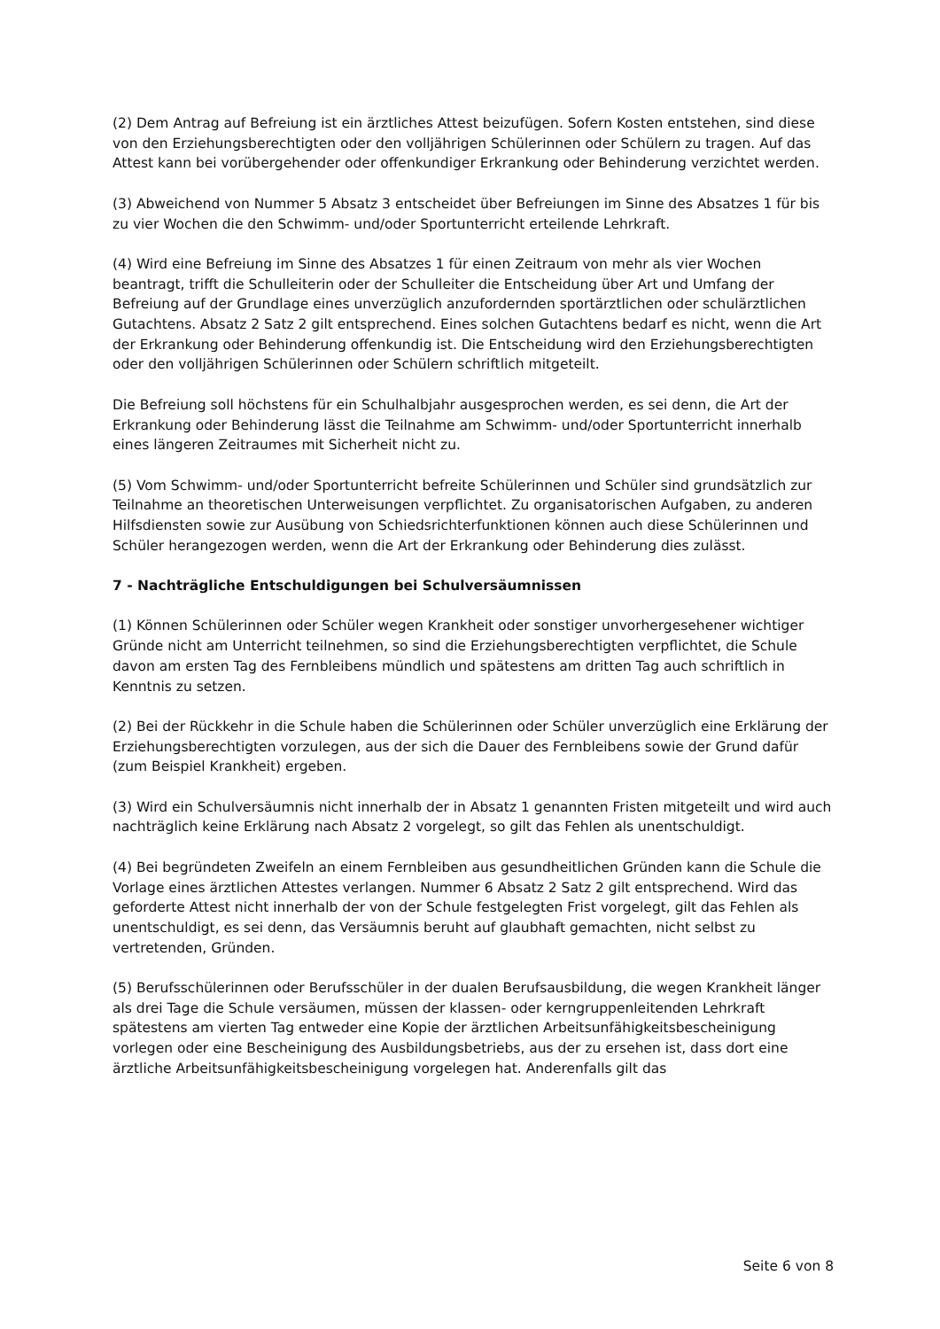(2) Dem Antrag auf Befreiung ist ein ärztliches Attest beizufügen. Sofern Kosten entstehen, sind diese von den Erziehungsberechtigten oder den volljährigen Schülerinnen oder Schülern zu tragen. Auf das Attest kann bei vorübergehender oder offenkundiger Erkrankung oder Behinderung verzichtet werden.
(3) Abweichend von Nummer 5 Absatz 3 entscheidet über Befreiungen im Sinne des Absatzes 1 für bis zu vier Wochen die den Schwimm- und/oder Sportunterricht erteilende Lehrkraft.
(4) Wird eine Befreiung im Sinne des Absatzes 1 für einen Zeitraum von mehr als vier Wochen beantragt, trifft die Schulleiterin oder der Schulleiter die Entscheidung über Art und Umfang der Befreiung auf der Grundlage eines unverzüglich anzufordernden sportärztlichen oder schulärztlichen Gutachtens. Absatz 2 Satz 2 gilt entsprechend. Eines solchen Gutachtens bedarf es nicht, wenn die Art der Erkrankung oder Behinderung offenkundig ist. Die Entscheidung wird den Erziehungsberechtigten oder den volljährigen Schülerinnen oder Schülern schriftlich mitgeteilt.
Die Befreiung soll höchstens für ein Schulhalbjahr ausgesprochen werden, es sei denn, die Art der Erkrankung oder Behinderung lässt die Teilnahme am Schwimm- und/oder Sportunterricht innerhalb eines längeren Zeitraumes mit Sicherheit nicht zu.
(5) Vom Schwimm- und/oder Sportunterricht befreite Schülerinnen und Schüler sind grundsätzlich zur Teilnahme an theoretischen Unterweisungen verpflichtet. Zu organisatorischen Aufgaben, zu anderen Hilfsdiensten sowie zur Ausübung von Schiedsrichterfunktionen können auch diese Schülerinnen und Schüler herangezogen werden, wenn die Art der Erkrankung oder Behinderung dies zulässt.
7 - Nachträgliche Entschuldigungen bei Schulversäumnissen
(1) Können Schülerinnen oder Schüler wegen Krankheit oder sonstiger unvorhergesehener wichtiger Gründe nicht am Unterricht teilnehmen, so sind die Erziehungsberechtigten verpflichtet, die Schule davon am ersten Tag des Fernbleibens mündlich und spätestens am dritten Tag auch schriftlich in Kenntnis zu setzen.
(2) Bei der Rückkehr in die Schule haben die Schülerinnen oder Schüler unverzüglich eine Erklärung der Erziehungsberechtigten vorzulegen, aus der sich die Dauer des Fernbleibens sowie der Grund dafür (zum Beispiel Krankheit) ergeben.
(3) Wird ein Schulversäumnis nicht innerhalb der in Absatz 1 genannten Fristen mitgeteilt und wird auch nachträglich keine Erklärung nach Absatz 2 vorgelegt, so gilt das Fehlen als unentschuldigt.
(4) Bei begründeten Zweifeln an einem Fernbleiben aus gesundheitlichen Gründen kann die Schule die Vorlage eines ärztlichen Attestes verlangen. Nummer 6 Absatz 2 Satz 2 gilt entsprechend. Wird das geforderte Attest nicht innerhalb der von der Schule festgelegten Frist vorgelegt, gilt das Fehlen als unentschuldigt, es sei denn, das Versäumnis beruht auf glaubhaft gemachten, nicht selbst zu vertretenden, Gründen.
(5) Berufsschülerinnen oder Berufsschüler in der dualen Berufsausbildung, die wegen Krankheit länger als drei Tage die Schule versäumen, müssen der klassen- oder kerngruppenleitenden Lehrkraft spätestens am vierten Tag entweder eine Kopie der ärztlichen Arbeitsunfähigkeitsbescheinigung vorlegen oder eine Bescheinigung des Ausbildungsbetriebs, aus der zu ersehen ist, dass dort eine ärztliche Arbeitsunfähigkeitsbescheinigung vorgelegen hat. Anderenfalls gilt das
Seite 6 von 8